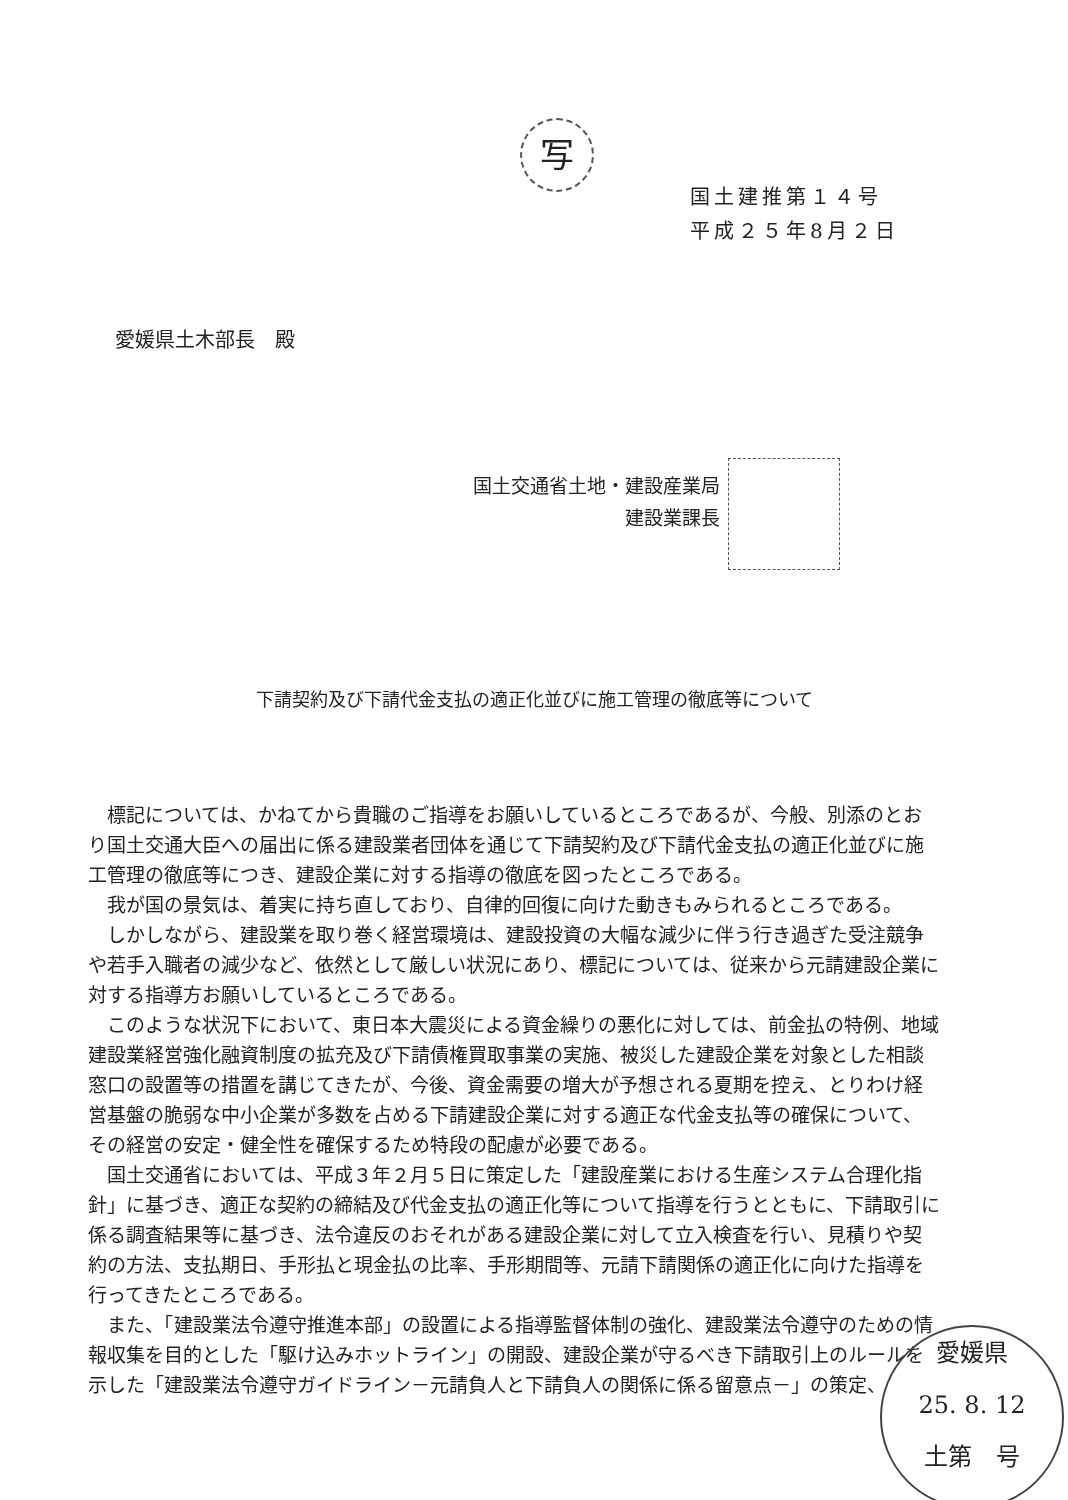写
国土建推第１４号
平成２５年8月２日
愛媛県土木部長　殿
国土交通省土地・建設産業局
建設業課長
下請契約及び下請代金支払の適正化並びに施工管理の徹底等について
標記については、かねてから貴職のご指導をお願いしているところであるが、今般、別添のとおり国土交通大臣への届出に係る建設業者団体を通じて下請契約及び下請代金支払の適正化並びに施工管理の徹底等につき、建設企業に対する指導の徹底を図ったところである。
我が国の景気は、着実に持ち直しており、自律的回復に向けた動きもみられるところである。
しかしながら、建設業を取り巻く経営環境は、建設投資の大幅な減少に伴う行き過ぎた受注競争や若手入職者の減少など、依然として厳しい状況にあり、標記については、従来から元請建設企業に対する指導方お願いしているところである。
このような状況下において、東日本大震災による資金繰りの悪化に対しては、前金払の特例、地域建設業経営強化融資制度の拡充及び下請債権買取事業の実施、被災した建設企業を対象とした相談窓口の設置等の措置を講じてきたが、今後、資金需要の増大が予想される夏期を控え、とりわけ経営基盤の脆弱な中小企業が多数を占める下請建設企業に対する適正な代金支払等の確保について、その経営の安定・健全性を確保するため特段の配慮が必要である。
国土交通省においては、平成３年２月５日に策定した「建設産業における生産システム合理化指針」に基づき、適正な契約の締結及び代金支払の適正化等について指導を行うとともに、下請取引に係る調査結果等に基づき、法令違反のおそれがある建設企業に対して立入検査を行い、見積りや契約の方法、支払期日、手形払と現金払の比率、手形期間等、元請下請関係の適正化に向けた指導を行ってきたところである。
また、「建設業法令遵守推進本部」の設置による指導監督体制の強化、建設業法令遵守のための情報収集を目的とした「駆け込みホットライン」の開設、建設企業が守るべき下請取引上のルールを示した「建設業法令遵守ガイドライン－元請負人と下請負人の関係に係る留意点－」の策定、
愛媛県
25. 8. 12
土第　号